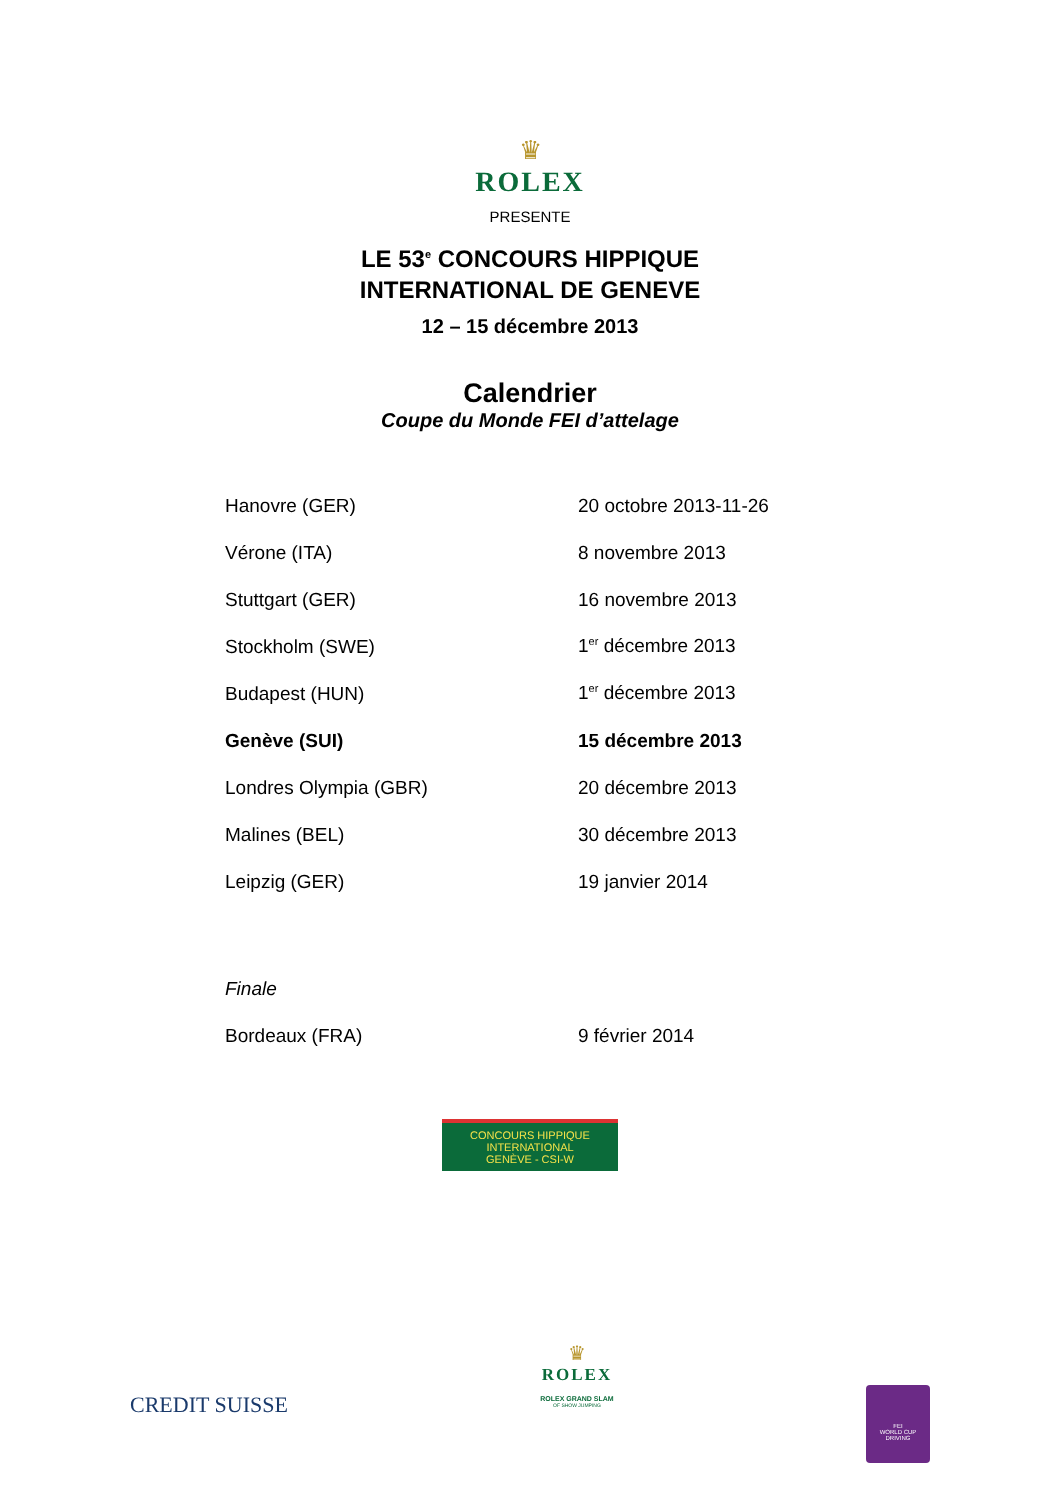♛
ROLEX
PRESENTE
LE 53<sup>e</sup> CONCOURS HIPPIQUE
INTERNATIONAL DE GENEVE
12 – 15 décembre 2013
Calendrier
Coupe du Monde FEI d’attelage
| Hanovre (GER) | 20 octobre 2013-11-26 |
| Vérone (ITA) | 8 novembre 2013 |
| Stuttgart (GER) | 16 novembre 2013 |
| Stockholm (SWE) | 1<sup>er</sup> décembre 2013 |
| Budapest (HUN) | 1<sup>er</sup> décembre 2013 |
| Genève (SUI) | 15 décembre 2013 |
| Londres Olympia (GBR) | 20 décembre 2013 |
| Malines (BEL) | 30 décembre 2013 |
| Leipzig (GER) | 19 janvier 2014 |
| Finale | |
| Bordeaux (FRA) | 9 février 2014 |
CONCOURS HIPPIQUE INTERNATIONAL
GENÈVE - CSI-W
CREDIT SUISSE
♛
ROLEX
ROLEX GRAND SLAM
OF SHOW JUMPING
FEI
WORLD CUP
DRIVING